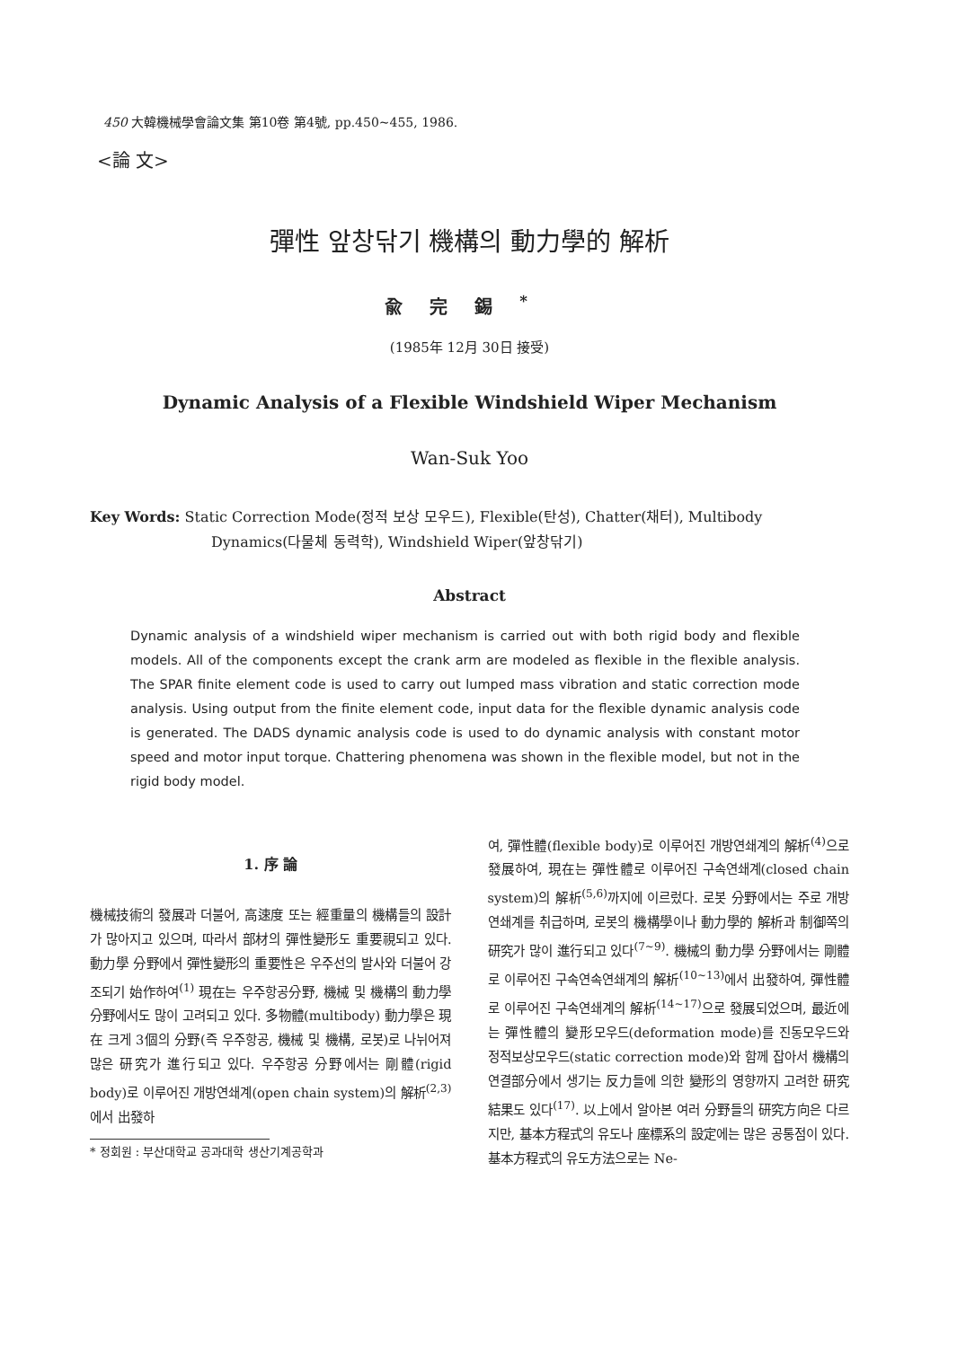450 大韓機械學會論文集 第10卷 第4號, pp.450~455, 1986.
<論 文>
彈性 앞창닦기 機構의 動力學的 解析
兪完錫<sup>*</sup>
(1985年 12月 30日 接受)
Dynamic Analysis of a Flexible Windshield Wiper Mechanism
Wan-Suk Yoo
Key Words: Static Correction Mode(정적 보상 모우드), Flexible(탄성), Chatter(채터), Multibody
Dynamics(다물체 동력학), Windshield Wiper(앞창닦기)
Abstract
Dynamic analysis of a windshield wiper mechanism is carried out with both rigid body and flexible models. All of the components except the crank arm are modeled as flexible in the flexible analysis. The SPAR finite element code is used to carry out lumped mass vibration and static correction mode analysis. Using output from the finite element code, input data for the flexible dynamic analysis code is generated. The DADS dynamic analysis code is used to do dynamic analysis with constant motor speed and motor input torque. Chattering phenomena was shown in the flexible model, but not in the rigid body model.
1. 序 論
機械技術의 發展과 더불어, 高速度 또는 經重量의 機構들의 設計가 많아지고 있으며, 따라서 部材의 彈性變形도 重要視되고 있다. 動力學 分野에서 彈性變形의 重要性은 우주선의 발사와 더불어 강조되기 始作하여<sup>(1)</sup> 現在는 우주항공分野, 機械 및 機構의 動力學 分野에서도 많이 고려되고 있다. 多物體(multibody) 動力學은 現在 크게 3個의 分野(즉 우주항공, 機械 및 機構, 로봇)로 나뉘어져 많은 研究가 進行되고 있다. 우주항공 分野에서는 剛體(rigid body)로 이루어진 개방연쇄계(open chain system)의 解析<sup>(2,3)</sup>에서 出發하
* 정회원 : 부산대학교 공과대학 생산기계공학과
여, 彈性體(flexible body)로 이루어진 개방연쇄계의 解析<sup>(4)</sup>으로 發展하여, 現在는 彈性體로 이루어진 구속연쇄계(closed chain system)의 解析<sup>(5,6)</sup>까지에 이르렀다. 로봇 分野에서는 주로 개방연쇄계를 취급하며, 로봇의 機構學이나 動力學的 解析과 制御쪽의 研究가 많이 進行되고 있다<sup>(7~9)</sup>. 機械의 動力學 分野에서는 剛體로 이루어진 구속연속연쇄계의 解析<sup>(10~13)</sup>에서 出發하여, 彈性體로 이루어진 구속연쇄계의 解析<sup>(14~17)</sup>으로 發展되었으며, 最近에는 彈性體의 變形모우드(deformation mode)를 진동모우드와 정적보상모우드(static correction mode)와 함께 잡아서 機構의 연결部分에서 생기는 反力들에 의한 變形의 영향까지 고려한 研究結果도 있다<sup>(17)</sup>. 以上에서 알아본 여러 分野들의 研究方向은 다르지만, 基本方程式의 유도나 座標系의 設定에는 많은 공통점이 있다. 基本方程式의 유도方法으로는 Ne-